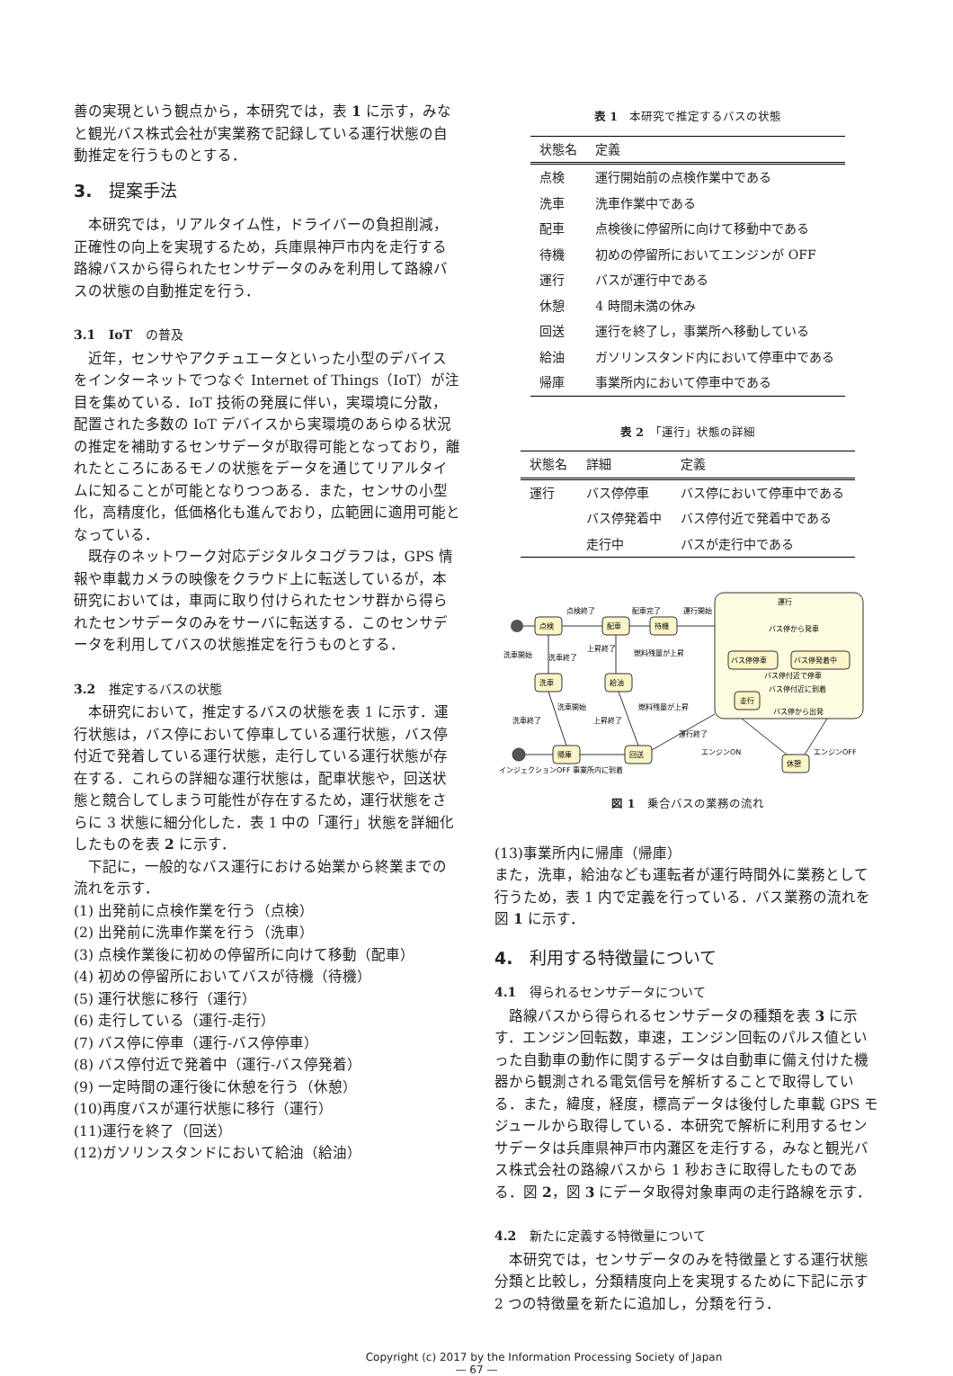善の実現という観点から，本研究では，表 1 に示す，みなと観光バス株式会社が実業務で記録している運行状態の自動推定を行うものとする．
3.　提案手法
本研究では，リアルタイム性，ドライバーの負担削減，正確性の向上を実現するため，兵庫県神戸市内を走行する路線バスから得られたセンサデータのみを利用して路線バスの状態の自動推定を行う．
3.1 IoT の普及
近年，センサやアクチュエータといった小型のデバイスをインターネットでつなぐ Internet of Things（IoT）が注目を集めている．IoT 技術の発展に伴い，実環境に分散，配置された多数の IoT デバイスから実環境のあらゆる状況の推定を補助するセンサデータが取得可能となっており，離れたところにあるモノの状態をデータを通じてリアルタイムに知ることが可能となりつつある．また，センサの小型化，高精度化，低価格化も進んでおり，広範囲に適用可能となっている．
既存のネットワーク対応デジタルタコグラフは，GPS 情報や車載カメラの映像をクラウド上に転送しているが，本研究においては，車両に取り付けられたセンサ群から得られたセンサデータのみをサーバに転送する．このセンサデータを利用してバスの状態推定を行うものとする．
3.2 推定するバスの状態
本研究において，推定するバスの状態を表 1 に示す．運行状態は，バス停において停車している運行状態，バス停付近で発着している運行状態，走行している運行状態が存在する．これらの詳細な運行状態は，配車状態や，回送状態と競合してしまう可能性が存在するため，運行状態をさらに 3 状態に細分化した．表 1 中の「運行」状態を詳細化したものを表 2 に示す．
下記に，一般的なバス運行における始業から終業までの流れを示す．
(1) 出発前に点検作業を行う（点検）
(2) 出発前に洗車作業を行う（洗車）
(3) 点検作業後に初めの停留所に向けて移動（配車）
(4) 初めの停留所においてバスが待機（待機）
(5) 運行状態に移行（運行）
(6) 走行している（運行-走行）
(7) バス停に停車（運行-バス停停車）
(8) バス停付近で発着中（運行-バス停発着）
(9) 一定時間の運行後に休憩を行う（休憩）
(10)再度バスが運行状態に移行（運行）
(11)運行を終了（回送）
(12)ガソリンスタンドにおいて給油（給油）
表 1　本研究で推定するバスの状態
| 状態名 | 定義 |
| --- | --- |
| 点検 | 運行開始前の点検作業中である |
| 洗車 | 洗車作業中である |
| 配車 | 点検後に停留所に向けて移動中である |
| 待機 | 初めの停留所においてエンジンが OFF |
| 運行 | バスが運行中である |
| 休憩 | 4 時間未満の休み |
| 回送 | 運行を終了し，事業所へ移動している |
| 給油 | ガソリンスタンド内において停車中である |
| 帰庫 | 事業所内において停車中である |
表 2　「運行」状態の詳細
| 状態名 | 詳細 | 定義 |
| --- | --- | --- |
| 運行 | バス停停車 | バス停において停車中である |
| | バス停発着中 | バス停付近で発着中である |
| | 走行中 | バスが走行中である |
運行
点検
配車
待機
洗車
給油
帰庫
回送
バス停停車
バス停発着中
走行
休憩
点検終了
配車完了
運行開始
バス停から発車
バス停付近で停車
バス停付近に到着
バス停から出発
洗車開始
洗車終了
上昇終了
燃料残量が上昇
洗車終了
洗車開始
上昇終了
燃料残量が上昇
運行終了
エンジンON
エンジンOFF
インジェクションOFF 事業所内に到着
図 1　乗合バスの業務の流れ
(13)事業所内に帰庫（帰庫）
また，洗車，給油なども運転者が運行時間外に業務として行うため，表 1 内で定義を行っている．バス業務の流れを図 1 に示す．
4.　利用する特徴量について
4.1 得られるセンサデータについて
路線バスから得られるセンサデータの種類を表 3 に示す．エンジン回転数，車速，エンジン回転のパルス値といった自動車の動作に関するデータは自動車に備え付けた機器から観測される電気信号を解析することで取得している．また，緯度，経度，標高データは後付した車載 GPS モジュールから取得している．本研究で解析に利用するセンサデータは兵庫県神戸市内灘区を走行する，みなと観光バス株式会社の路線バスから 1 秒おきに取得したものである．図 2，図 3 にデータ取得対象車両の走行路線を示す．
4.2 新たに定義する特徴量について
本研究では，センサデータのみを特徴量とする運行状態分類と比較し，分類精度向上を実現するために下記に示す 2 つの特徴量を新たに追加し，分類を行う．
Copyright (c) 2017 by the Information Processing Society of Japan
— 67 —